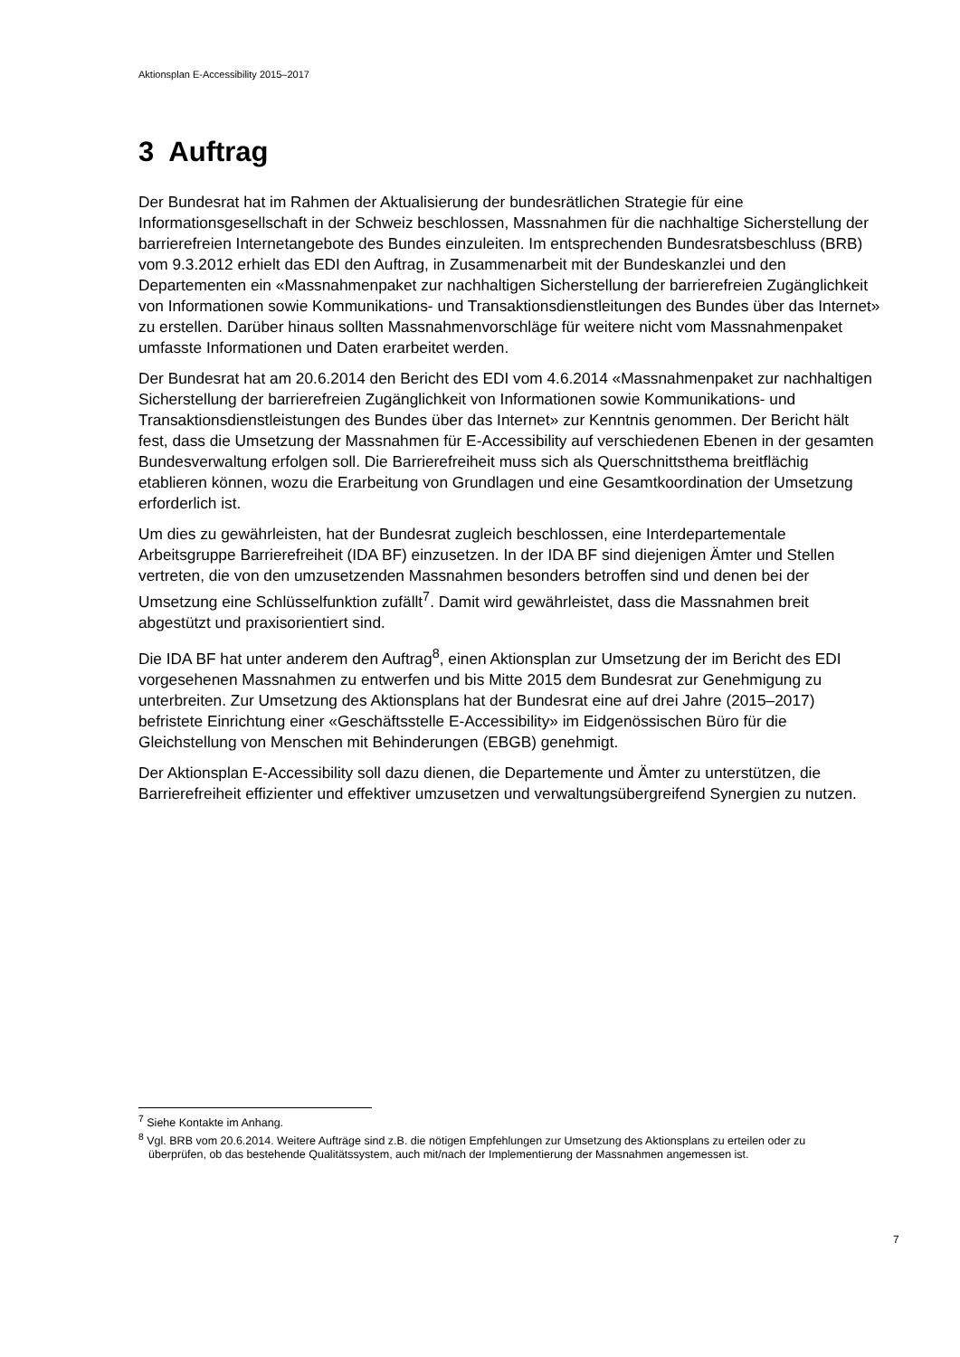Aktionsplan E-Accessibility 2015–2017
3 Auftrag
Der Bundesrat hat im Rahmen der Aktualisierung der bundesrätlichen Strategie für eine Informationsgesellschaft in der Schweiz beschlossen, Massnahmen für die nachhaltige Sicherstellung der barrierefreien Internetangebote des Bundes einzuleiten. Im entsprechenden Bundesratsbeschluss (BRB) vom 9.3.2012 erhielt das EDI den Auftrag, in Zusammenarbeit mit der Bundeskanzlei und den Departementen ein «Massnahmenpaket zur nachhaltigen Sicherstellung der barrierefreien Zugänglichkeit von Informationen sowie Kommunikations- und Transaktionsdienstleitungen des Bundes über das Internet» zu erstellen. Darüber hinaus sollten Massnahmenvorschläge für weitere nicht vom Massnahmenpaket umfasste Informationen und Daten erarbeitet werden.
Der Bundesrat hat am 20.6.2014 den Bericht des EDI vom 4.6.2014 «Massnahmenpaket zur nachhaltigen Sicherstellung der barrierefreien Zugänglichkeit von Informationen sowie Kommunikations- und Transaktionsdienstleistungen des Bundes über das Internet» zur Kenntnis genommen. Der Bericht hält fest, dass die Umsetzung der Massnahmen für E-Accessibility auf verschiedenen Ebenen in der gesamten Bundesverwaltung erfolgen soll. Die Barrierefreiheit muss sich als Querschnittsthema breitflächig etablieren können, wozu die Erarbeitung von Grundlagen und eine Gesamtkoordination der Umsetzung erforderlich ist.
Um dies zu gewährleisten, hat der Bundesrat zugleich beschlossen, eine Interdepartementale Arbeitsgruppe Barrierefreiheit (IDA BF) einzusetzen. In der IDA BF sind diejenigen Ämter und Stellen vertreten, die von den umzusetzenden Massnahmen besonders betroffen sind und denen bei der Umsetzung eine Schlüsselfunktion zufällt<sup>7</sup>. Damit wird gewährleistet, dass die Massnahmen breit abgestützt und praxisorientiert sind.
Die IDA BF hat unter anderem den Auftrag<sup>8</sup>, einen Aktionsplan zur Umsetzung der im Bericht des EDI vorgesehenen Massnahmen zu entwerfen und bis Mitte 2015 dem Bundesrat zur Genehmigung zu unterbreiten. Zur Umsetzung des Aktionsplans hat der Bundesrat eine auf drei Jahre (2015–2017) befristete Einrichtung einer «Geschäftsstelle E-Accessibility» im Eidgenössischen Büro für die Gleichstellung von Menschen mit Behinderungen (EBGB) genehmigt.
Der Aktionsplan E-Accessibility soll dazu dienen, die Departemente und Ämter zu unterstützen, die Barrierefreiheit effizienter und effektiver umzusetzen und verwaltungsübergreifend Synergien zu nutzen.
<sup>7</sup> Siehe Kontakte im Anhang.
<sup>8</sup> Vgl. BRB vom 20.6.2014. Weitere Aufträge sind z.B. die nötigen Empfehlungen zur Umsetzung des Aktionsplans zu erteilen oder zu überprüfen, ob das bestehende Qualitätssystem, auch mit/nach der Implementierung der Massnahmen angemessen ist.
7